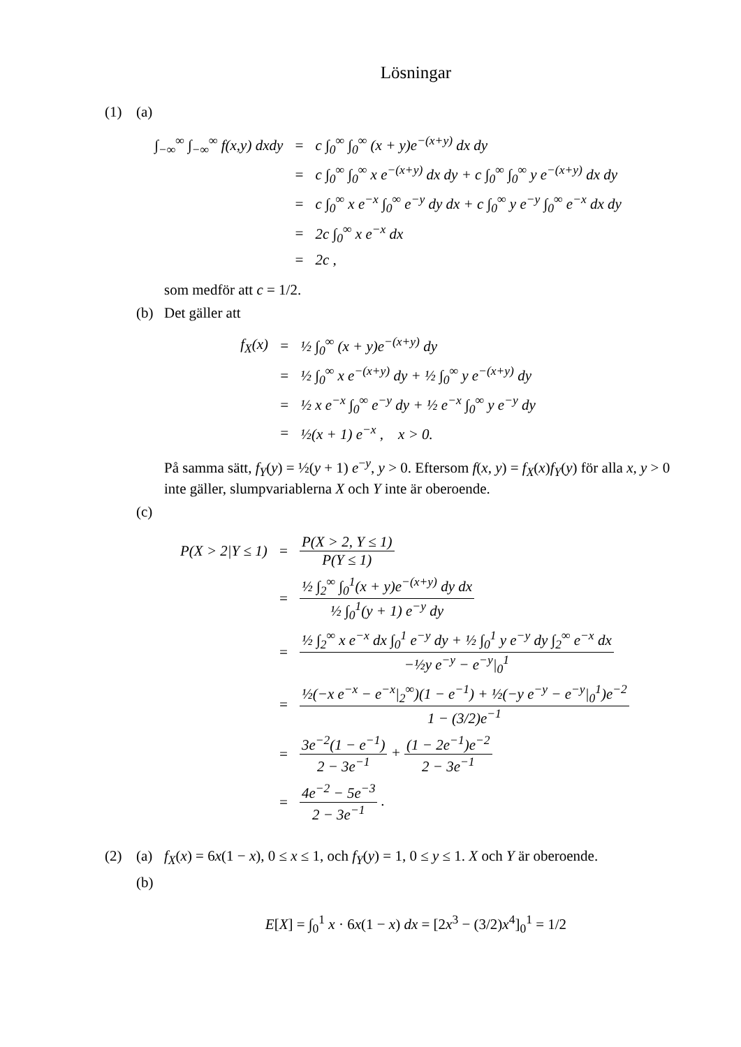Lösningar
(1) (a)
| ∫<sub>−∞</sub><sup>∞</sup> ∫<sub>−∞</sub><sup>∞</sup> f(x,y) dxdy | = | c ∫<sub>0</sub><sup>∞</sup> ∫<sub>0</sub><sup>∞</sup> (x + y)e<sup>−(x+y)</sup> dx dy |
| | = | c ∫<sub>0</sub><sup>∞</sup> ∫<sub>0</sub><sup>∞</sup> x e<sup>−(x+y)</sup> dx dy + c ∫<sub>0</sub><sup>∞</sup> ∫<sub>0</sub><sup>∞</sup> y e<sup>−(x+y)</sup> dx dy |
| | = | c ∫<sub>0</sub><sup>∞</sup> x e<sup>−x</sup> ∫<sub>0</sub><sup>∞</sup> e<sup>−y</sup> dy dx + c ∫<sub>0</sub><sup>∞</sup> y e<sup>−y</sup> ∫<sub>0</sub><sup>∞</sup> e<sup>−x</sup> dx dy |
| | = | 2c ∫<sub>0</sub><sup>∞</sup> x e<sup>−x</sup> dx |
| | = | 2c , |
som medför att c = 1/2.
(b) Det gäller att
| f<sub>X</sub>(x) | = | ½ ∫<sub>0</sub><sup>∞</sup> (x + y)e<sup>−(x+y)</sup> dy |
| | = | ½ ∫<sub>0</sub><sup>∞</sup> x e<sup>−(x+y)</sup> dy + ½ ∫<sub>0</sub><sup>∞</sup> y e<sup>−(x+y)</sup> dy |
| | = | ½ x e<sup>−x</sup> ∫<sub>0</sub><sup>∞</sup> e<sup>−y</sup> dy + ½ e<sup>−x</sup> ∫<sub>0</sub><sup>∞</sup> y e<sup>−y</sup> dy |
| | = | ½(x + 1) e<sup>−x</sup> , x > 0. |
På samma sätt, f<sub>Y</sub>(y) = ½(y + 1) e<sup>−y</sup>, y > 0. Eftersom f(x, y) = f<sub>X</sub>(x)f<sub>Y</sub>(y) för alla x, y > 0 inte gäller, slumpvariablerna X och Y inte är oberoende.
(c)
| P(X > 2/Y ≤ 1) | = | P(X > 2, Y ≤ 1) P(Y ≤ 1) |
| | = | ½ ∫<sub>2</sub><sup>∞</sup> ∫<sub>0</sub><sup>1</sup>(x + y)e<sup>−(x+y)</sup> dy dx ½ ∫<sub>0</sub><sup>1</sup>(y + 1) e<sup>−y</sup> dy |
| | = | ½ ∫<sub>2</sub><sup>∞</sup> x e<sup>−x</sup> dx ∫<sub>0</sub><sup>1</sup> e<sup>−y</sup> dy + ½ ∫<sub>0</sub><sup>1</sup> y e<sup>−y</sup> dy ∫<sub>2</sub><sup>∞</sup> e<sup>−x</sup> dx −½y e<sup>−y</sup> − e<sup>−y</sup>/<sub>0</sub><sup>1</sup> |
| | = | ½(−x e<sup>−x</sup> − e<sup>−x</sup>/<sub>2</sub><sup>∞</sup>)(1 − e<sup>−1</sup>) + ½(−y e<sup>−y</sup> − e<sup>−y</sup>/<sub>0</sub><sup>1</sup>)e<sup>−2</sup> 1 − (3/2)e<sup>−1</sup> |
| | = | 3e<sup>−2</sup>(1 − e<sup>−1</sup>) 2 − 3e<sup>−1</sup> + (1 − 2e<sup>−1</sup>)e<sup>−2</sup> 2 − 3e<sup>−1</sup> |
| | = | 4e<sup>−2</sup> − 5e<sup>−3</sup> 2 − 3e<sup>−1</sup> . |
(2) (a) f<sub>X</sub>(x) = 6x(1 − x), 0 ≤ x ≤ 1, och f<sub>Y</sub>(y) = 1, 0 ≤ y ≤ 1. X och Y är oberoende.
(b)
E[X] = ∫<sub>0</sub><sup>1</sup> x · 6x(1 − x) dx = [2x<sup>3</sup> − (3/2)x<sup>4</sup>]<sub>0</sub><sup>1</sup> = 1/2